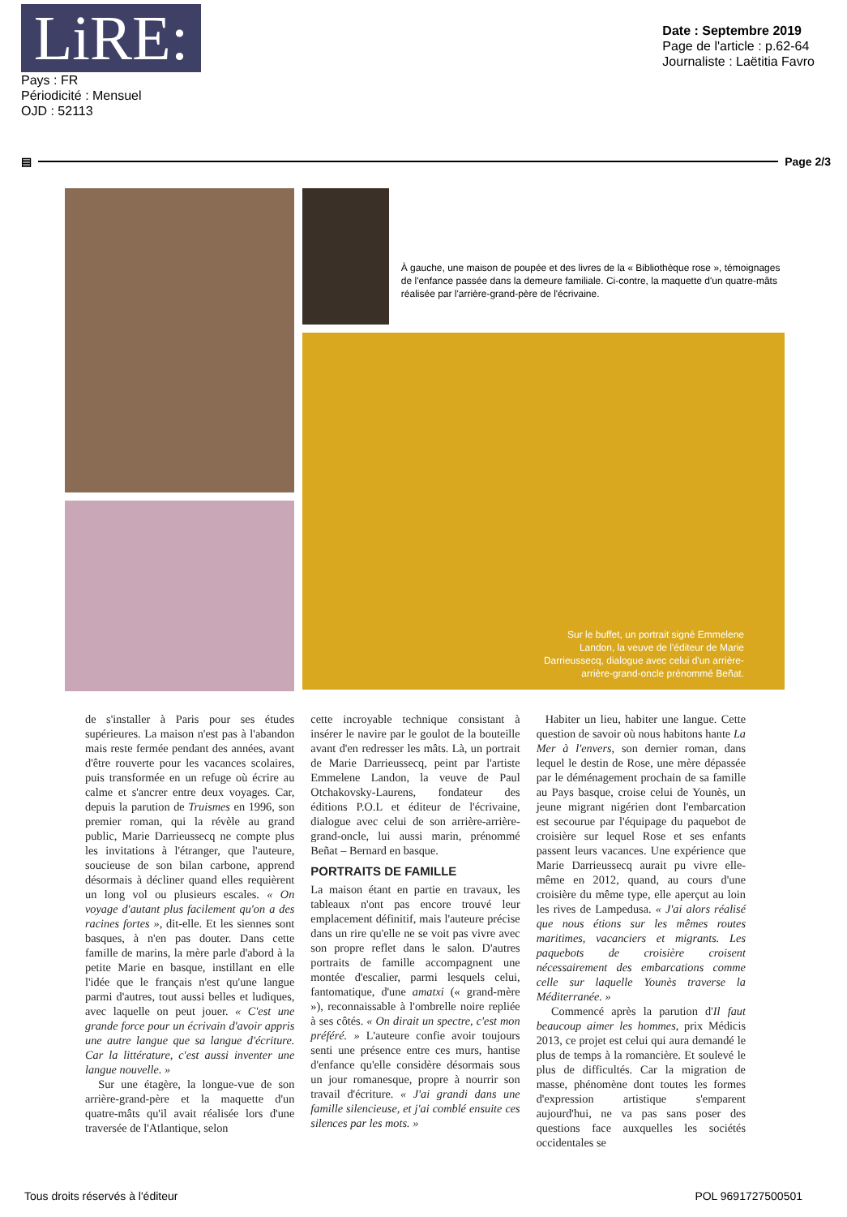LiRE:
Pays : FR
Périodicité : Mensuel
OJD : 52113
Date : Septembre 2019
Page de l'article : p.62-64
Journaliste : Laëtitia Favro
▤ Page 2/3
À gauche, une maison de poupée et des livres de la « Bibliothèque rose », témoignages de l'enfance passée dans la demeure familiale. Ci-contre, la maquette d'un quatre-mâts réalisée par l'arrière-grand-père de l'écrivaine.
Sur le buffet, un portrait signé Emmelene Landon, la veuve de l'éditeur de Marie Darrieussecq, dialogue avec celui d'un arrière-arrière-grand-oncle prénommé Beñat.
de s'installer à Paris pour ses études supérieures. La maison n'est pas à l'abandon mais reste fermée pendant des années, avant d'être rouverte pour les vacances scolaires, puis transformée en un refuge où écrire au calme et s'ancrer entre deux voyages. Car, depuis la parution de Truismes en 1996, son premier roman, qui la révèle au grand public, Marie Darrieussecq ne compte plus les invitations à l'étranger, que l'auteure, soucieuse de son bilan carbone, apprend désormais à décliner quand elles requièrent un long vol ou plusieurs escales. « On voyage d'autant plus facilement qu'on a des racines fortes », dit-elle. Et les siennes sont basques, à n'en pas douter. Dans cette famille de marins, la mère parle d'abord à la petite Marie en basque, instillant en elle l'idée que le français n'est qu'une langue parmi d'autres, tout aussi belles et ludiques, avec laquelle on peut jouer. « C'est une grande force pour un écrivain d'avoir appris une autre langue que sa langue d'écriture. Car la littérature, c'est aussi inventer une langue nouvelle. »
Sur une étagère, la longue-vue de son arrière-grand-père et la maquette d'un quatre-mâts qu'il avait réalisée lors d'une traversée de l'Atlantique, selon
cette incroyable technique consistant à insérer le navire par le goulot de la bouteille avant d'en redresser les mâts. Là, un portrait de Marie Darrieussecq, peint par l'artiste Emmelene Landon, la veuve de Paul Otchakovsky-Laurens, fondateur des éditions P.O.L et éditeur de l'écrivaine, dialogue avec celui de son arrière-arrière-grand-oncle, lui aussi marin, prénommé Beñat – Bernard en basque.
PORTRAITS DE FAMILLE
La maison étant en partie en travaux, les tableaux n'ont pas encore trouvé leur emplacement définitif, mais l'auteure précise dans un rire qu'elle ne se voit pas vivre avec son propre reflet dans le salon. D'autres portraits de famille accompagnent une montée d'escalier, parmi lesquels celui, fantomatique, d'une amatxi (« grand-mère »), reconnaissable à l'ombrelle noire repliée à ses côtés. « On dirait un spectre, c'est mon préféré. » L'auteure confie avoir toujours senti une présence entre ces murs, hantise d'enfance qu'elle considère désormais sous un jour romanesque, propre à nourrir son travail d'écriture. « J'ai grandi dans une famille silencieuse, et j'ai comblé ensuite ces silences par les mots. »
Habiter un lieu, habiter une langue. Cette question de savoir où nous habitons hante La Mer à l'envers, son dernier roman, dans lequel le destin de Rose, une mère dépassée par le déménagement prochain de sa famille au Pays basque, croise celui de Younès, un jeune migrant nigérien dont l'embarcation est secourue par l'équipage du paquebot de croisière sur lequel Rose et ses enfants passent leurs vacances. Une expérience que Marie Darrieussecq aurait pu vivre elle-même en 2012, quand, au cours d'une croisière du même type, elle aperçut au loin les rives de Lampedusa. « J'ai alors réalisé que nous étions sur les mêmes routes maritimes, vacanciers et migrants. Les paquebots de croisière croisent nécessairement des embarcations comme celle sur laquelle Younès traverse la Méditerranée. »
Commencé après la parution d'Il faut beaucoup aimer les hommes, prix Médicis 2013, ce projet est celui qui aura demandé le plus de temps à la romancière. Et soulevé le plus de difficultés. Car la migration de masse, phénomène dont toutes les formes d'expression artistique s'emparent aujourd'hui, ne va pas sans poser des questions face auxquelles les sociétés occidentales se
Tous droits réservés à l'éditeur POL 9691727500501